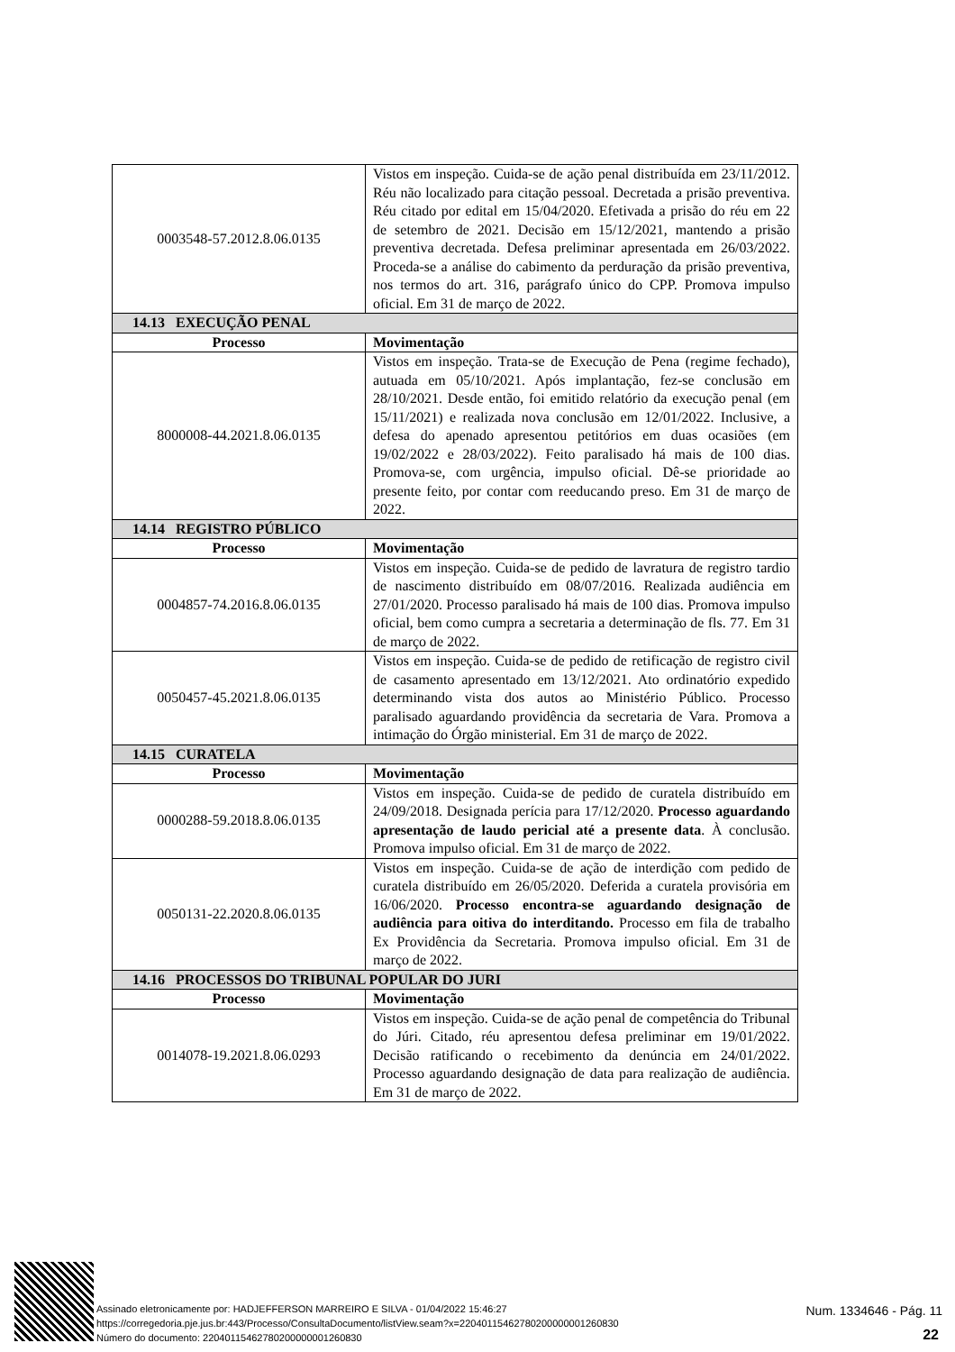| 0003548-57.2012.8.06.0135 | Vistos em inspeção. Cuida-se de ação penal distribuída em 23/11/2012. Réu não localizado para citação pessoal. Decretada a prisão preventiva. Réu citado por edital em 15/04/2020. Efetivada a prisão do réu em 22 de setembro de 2021. Decisão em 15/12/2021, mantendo a prisão preventiva decretada. Defesa preliminar apresentada em 26/03/2022. Proceda-se a análise do cabimento da perduração da prisão preventiva, nos termos do art. 316, parágrafo único do CPP. Promova impulso oficial. Em 31 de março de 2022. |
| 14.13 EXECUÇÃO PENAL | |
| Processo | Movimentação |
| 8000008-44.2021.8.06.0135 | Vistos em inspeção. Trata-se de Execução de Pena (regime fechado), autuada em 05/10/2021. Após implantação, fez-se conclusão em 28/10/2021. Desde então, foi emitido relatório da execução penal (em 15/11/2021) e realizada nova conclusão em 12/01/2022. Inclusive, a defesa do apenado apresentou petitórios em duas ocasiões (em 19/02/2022 e 28/03/2022). Feito paralisado há mais de 100 dias. Promova-se, com urgência, impulso oficial. Dê-se prioridade ao presente feito, por contar com reeducando preso. Em 31 de março de 2022. |
| 14.14 REGISTRO PÚBLICO | |
| Processo | Movimentação |
| 0004857-74.2016.8.06.0135 | Vistos em inspeção. Cuida-se de pedido de lavratura de registro tardio de nascimento distribuído em 08/07/2016. Realizada audiência em 27/01/2020. Processo paralisado há mais de 100 dias. Promova impulso oficial, bem como cumpra a secretaria a determinação de fls. 77. Em 31 de março de 2022. |
| 0050457-45.2021.8.06.0135 | Vistos em inspeção. Cuida-se de pedido de retificação de registro civil de casamento apresentado em 13/12/2021. Ato ordinatório expedido determinando vista dos autos ao Ministério Público. Processo paralisado aguardando providência da secretaria de Vara. Promova a intimação do Órgão ministerial. Em 31 de março de 2022. |
| 14.15 CURATELA | |
| Processo | Movimentação |
| 0000288-59.2018.8.06.0135 | Vistos em inspeção. Cuida-se de pedido de curatela distribuído em 24/09/2018. Designada perícia para 17/12/2020. Processo aguardando apresentação de laudo pericial até a presente data . À conclusão. Promova impulso oficial. Em 31 de março de 2022. |
| 0050131-22.2020.8.06.0135 | Vistos em inspeção. Cuida-se de ação de interdição com pedido de curatela distribuído em 26/05/2020. Deferida a curatela provisória em 16/06/2020. Processo encontra-se aguardando designação de audiência para oitiva do interditando. Processo em fila de trabalho Ex Providência da Secretaria. Promova impulso oficial. Em 31 de março de 2022. |
| 14.16 PROCESSOS DO TRIBUNAL POPULAR DO JURI | |
| Processo | Movimentação |
| 0014078-19.2021.8.06.0293 | Vistos em inspeção. Cuida-se de ação penal de competência do Tribunal do Júri. Citado, réu apresentou defesa preliminar em 19/01/2022. Decisão ratificando o recebimento da denúncia em 24/01/2022. Processo aguardando designação de data para realização de audiência. Em 31 de março de 2022. |
Assinado eletronicamente por: HADJEFFERSON MARREIRO E SILVA - 01/04/2022 15:46:27
https://corregedoria.pje.jus.br:443/Processo/ConsultaDocumento/listView.seam?x=22040115462780200000001260830
Número do documento: 22040115462780200000001260830
Num. 1334646 - Pág. 11
22